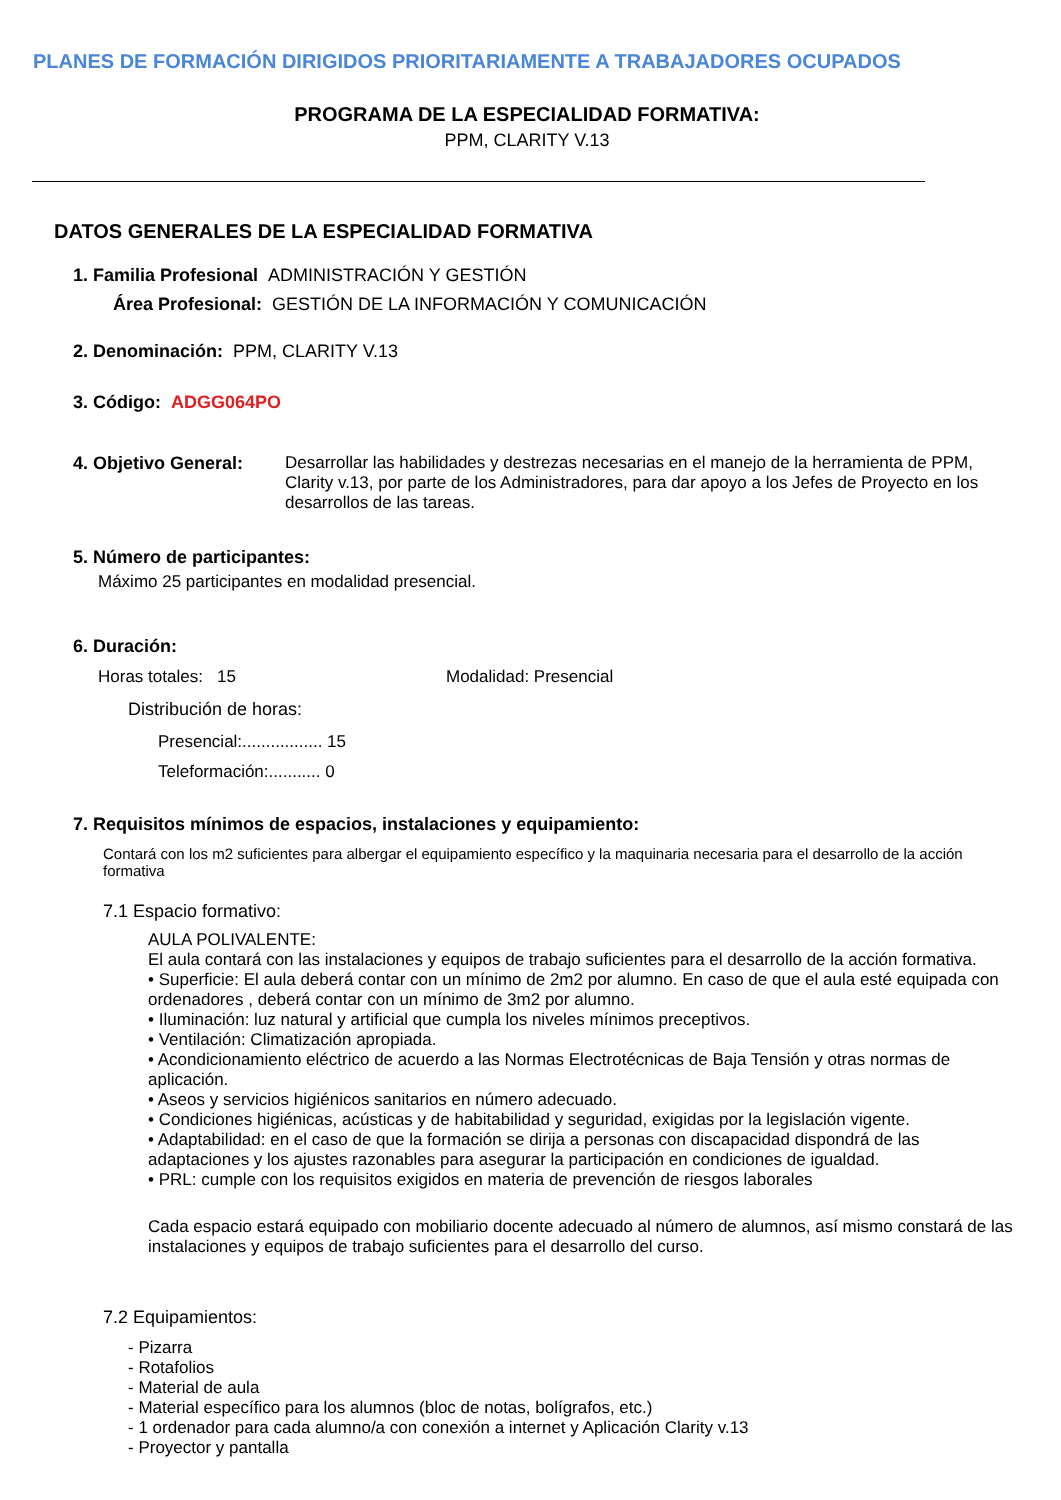PLANES DE FORMACIÓN DIRIGIDOS PRIORITARIAMENTE A TRABAJADORES OCUPADOS
PROGRAMA DE LA ESPECIALIDAD FORMATIVA:
PPM, CLARITY V.13
DATOS GENERALES DE LA ESPECIALIDAD FORMATIVA
1. Familia Profesional ADMINISTRACIÓN Y GESTIÓN
Área Profesional: GESTIÓN DE LA INFORMACIÓN Y COMUNICACIÓN
2. Denominación: PPM, CLARITY V.13
3. Código: ADGG064PO
4. Objetivo General:
Desarrollar las habilidades y destrezas necesarias en el manejo de la herramienta de PPM, Clarity v.13, por parte de los Administradores, para dar apoyo a los Jefes de Proyecto en los desarrollos de las tareas.
5. Número de participantes:
Máximo 25 participantes en modalidad presencial.
6. Duración:
Horas totales: 15 Modalidad: Presencial
Distribución de horas:
Presencial:................. 15
Teleformación:........... 0
7. Requisitos mínimos de espacios, instalaciones y equipamiento:
Contará con los m2 suficientes para albergar el equipamiento específico y la maquinaria necesaria para el desarrollo de la acción formativa
7.1 Espacio formativo:
AULA POLIVALENTE:
El aula contará con las instalaciones y equipos de trabajo suficientes para el desarrollo de la acción formativa.
• Superficie: El aula deberá contar con un mínimo de 2m2 por alumno. En caso de que el aula esté equipada con ordenadores , deberá contar con un mínimo de 3m2 por alumno.
• Iluminación: luz natural y artificial que cumpla los niveles mínimos preceptivos.
• Ventilación: Climatización apropiada.
• Acondicionamiento eléctrico de acuerdo a las Normas Electrotécnicas de Baja Tensión y otras normas de aplicación.
• Aseos y servicios higiénicos sanitarios en número adecuado.
• Condiciones higiénicas, acústicas y de habitabilidad y seguridad, exigidas por la legislación vigente.
• Adaptabilidad: en el caso de que la formación se dirija a personas con discapacidad dispondrá de las adaptaciones y los ajustes razonables para asegurar la participación en condiciones de igualdad.
• PRL: cumple con los requisitos exigidos en materia de prevención de riesgos laborales
Cada espacio estará equipado con mobiliario docente adecuado al número de alumnos, así mismo constará de las instalaciones y equipos de trabajo suficientes para el desarrollo del curso.
7.2 Equipamientos:
- Pizarra
- Rotafolios
- Material de aula
- Material específico para los alumnos (bloc de notas, bolígrafos, etc.)
- 1 ordenador para cada alumno/a con conexión a internet y Aplicación Clarity v.13
- Proyector y pantalla